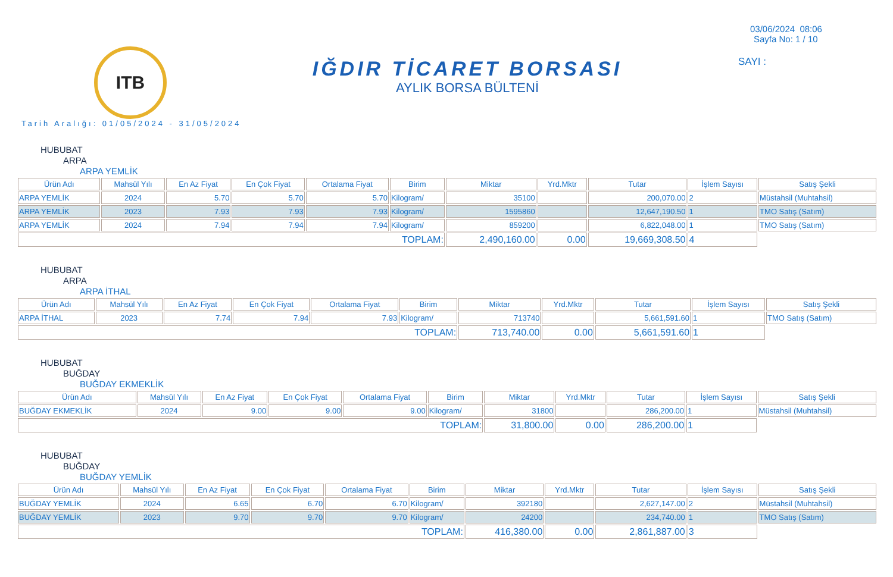ITB
IĞDIR TİCARET BORSASI
AYLIK BORSA BÜLTENİ
03/06/2024 08:06
Sayfa No: 1 / 10
SAYI :
Tarih Aralığı: 01/05/2024 - 31/05/2024
HUBUBAT
ARPA
ARPA YEMLİK
| Ürün Adı | Mahsül Yılı | En Az Fiyat | En Çok Fiyat | Ortalama Fiyat | Birim | Miktar | Yrd.Mktr | Tutar | İşlem Sayısı | Satış Şekli |
| --- | --- | --- | --- | --- | --- | --- | --- | --- | --- | --- |
| ARPA YEMLİK | 2024 | 5.70 | 5.70 | 5.70 | Kilogram/ | 35100 | | 200,070.00 | 2 | Müstahsil (Muhtahsil) |
| ARPA YEMLİK | 2023 | 7.93 | 7.93 | 7.93 | Kilogram/ | 1595860 | | 12,647,190.50 | 1 | TMO Satış (Satım) |
| ARPA YEMLİK | 2024 | 7.94 | 7.94 | 7.94 | Kilogram/ | 859200 | | 6,822,048.00 | 1 | TMO Satış (Satım) |
| TOPLAM: | | | | | | 2,490,160.00 | 0.00 | 19,669,308.50 | 4 | |
HUBUBAT
ARPA
ARPA İTHAL
| Ürün Adı | Mahsül Yılı | En Az Fiyat | En Çok Fiyat | Ortalama Fiyat | Birim | Miktar | Yrd.Mktr | Tutar | İşlem Sayısı | Satış Şekli |
| --- | --- | --- | --- | --- | --- | --- | --- | --- | --- | --- |
| ARPA İTHAL | 2023 | 7.74 | 7.94 | 7.93 | Kilogram/ | 713740 | | 5,661,591.60 | 1 | TMO Satış (Satım) |
| TOPLAM: | | | | | | 713,740.00 | 0.00 | 5,661,591.60 | 1 | |
HUBUBAT
BUĞDAY
BUĞDAY EKMEKLİK
| Ürün Adı | Mahsül Yılı | En Az Fiyat | En Çok Fiyat | Ortalama Fiyat | Birim | Miktar | Yrd.Mktr | Tutar | İşlem Sayısı | Satış Şekli |
| --- | --- | --- | --- | --- | --- | --- | --- | --- | --- | --- |
| BUĞDAY EKMEKLİK | 2024 | 9.00 | 9.00 | 9.00 | Kilogram/ | 31800 | | 286,200.00 | 1 | Müstahsil (Muhtahsil) |
| TOPLAM: | | | | | | 31,800.00 | 0.00 | 286,200.00 | 1 | |
HUBUBAT
BUĞDAY
BUĞDAY YEMLİK
| Ürün Adı | Mahsül Yılı | En Az Fiyat | En Çok Fiyat | Ortalama Fiyat | Birim | Miktar | Yrd.Mktr | Tutar | İşlem Sayısı | Satış Şekli |
| --- | --- | --- | --- | --- | --- | --- | --- | --- | --- | --- |
| BUĞDAY YEMLİK | 2024 | 6.65 | 6.70 | 6.70 | Kilogram/ | 392180 | | 2,627,147.00 | 2 | Müstahsil (Muhtahsil) |
| BUĞDAY YEMLİK | 2023 | 9.70 | 9.70 | 9.70 | Kilogram/ | 24200 | | 234,740.00 | 1 | TMO Satış (Satım) |
| TOPLAM: | | | | | | 416,380.00 | 0.00 | 2,861,887.00 | 3 | |